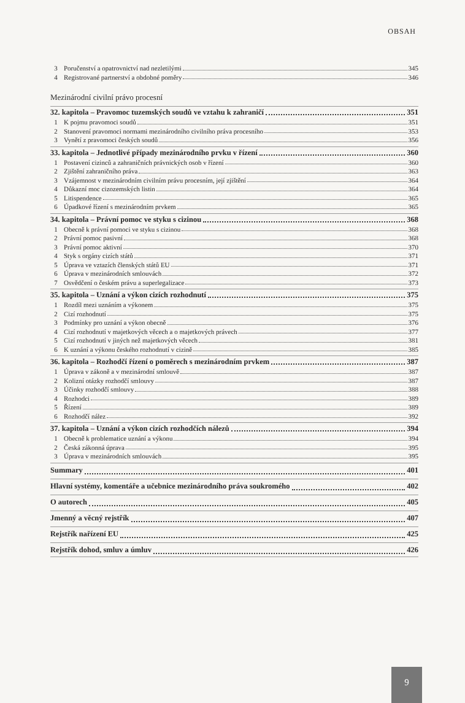OBSAH
3 Poručenství a opatrovnictví nad nezletilými 345
4 Registrované partnerství a obdobné poměry 346
Mezinárodní civilní právo procesní
32. kapitola – Pravomoc tuzemských soudů ve vztahu k zahraničí 351
1 K pojmu pravomoci soudů 351
2 Stanovení pravomoci normami mezinárodního civilního práva procesního 353
3 Vynětí z pravomoci českých soudů 356
33. kapitola – Jednotlivé případy mezinárodního prvku v řízení 360
1 Postavení cizinců a zahraničních právnických osob v řízení 360
2 Zjištění zahraničního práva 363
3 Vzájemnost v mezinárodním civilním právu procesním, její zjištění 364
4 Důkazní moc cizozemských listin 364
5 Litispendence 365
6 Úpadkové řízení s mezinárodním prvkem 365
34. kapitola – Právní pomoc ve styku s cizinou 368
1 Obecně k právní pomoci ve styku s cizinou 368
2 Právní pomoc pasivní 368
3 Právní pomoc aktivní 370
4 Styk s orgány cizích států 371
5 Úprava ve vztazích členských států EU 371
6 Úprava v mezinárodních smlouvách 372
7 Osvědčení o českém právu a superlegalizace 373
35. kapitola – Uznání a výkon cizích rozhodnutí 375
1 Rozdíl mezi uznáním a výkonem 375
2 Cizí rozhodnutí 375
3 Podmínky pro uznání a výkon obecně 376
4 Cizí rozhodnutí v majetkových věcech a o majetkových právech 377
5 Cizí rozhodnutí v jiných než majetkových věcech 381
6 K uznání a výkonu českého rozhodnutí v cizině 385
36. kapitola – Rozhodčí řízení o poměrech s mezinárodním prvkem 387
1 Úprava v zákoně a v mezinárodní smlouvě 387
2 Kolizní otázky rozhodčí smlouvy 387
3 Účinky rozhodčí smlouvy 388
4 Rozhodci 389
5 Řízení 389
6 Rozhodčí nález 392
37. kapitola – Uznání a výkon cizích rozhodčích nálezů 394
1 Obecně k problematice uznání a výkonu 394
2 Česká zákonná úprava 395
3 Úprava v mezinárodních smlouvách 395
Summary 401
Hlavní systémy, komentáře a učebnice mezinárodního práva soukromého 402
O autorech 405
Jmenný a věcný rejstřík 407
Rejstřík nařízení EU 425
Rejstřík dohod, smluv a úmluv 426
9